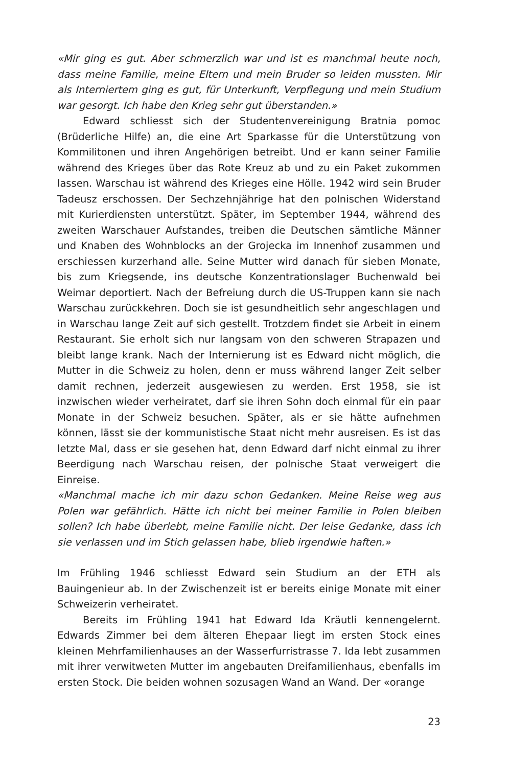«Mir ging es gut. Aber schmerzlich war und ist es manchmal heute noch, dass meine Familie, meine Eltern und mein Bruder so leiden mussten. Mir als Interniertem ging es gut, für Unterkunft, Verpflegung und mein Studium war gesorgt. Ich habe den Krieg sehr gut überstanden.»
Edward schliesst sich der Studentenvereinigung Bratnia pomoc (Brüderliche Hilfe) an, die eine Art Sparkasse für die Unterstützung von Kommilitonen und ihren Angehörigen betreibt. Und er kann seiner Familie während des Krieges über das Rote Kreuz ab und zu ein Paket zukommen lassen. Warschau ist während des Krieges eine Hölle. 1942 wird sein Bruder Tadeusz erschossen. Der Sechzehnjährige hat den polnischen Widerstand mit Kurierdiensten unterstützt. Später, im September 1944, während des zweiten Warschauer Aufstandes, treiben die Deutschen sämtliche Männer und Knaben des Wohnblocks an der Grojecka im Innenhof zusammen und erschiessen kurzerhand alle. Seine Mutter wird danach für sieben Monate, bis zum Kriegsende, ins deutsche Konzentrationslager Buchenwald bei Weimar deportiert. Nach der Befreiung durch die US-Truppen kann sie nach Warschau zurückkehren. Doch sie ist gesundheitlich sehr angeschlagen und in Warschau lange Zeit auf sich gestellt. Trotzdem findet sie Arbeit in einem Restaurant. Sie erholt sich nur langsam von den schweren Strapazen und bleibt lange krank. Nach der Internierung ist es Edward nicht möglich, die Mutter in die Schweiz zu holen, denn er muss während langer Zeit selber damit rechnen, jederzeit ausgewiesen zu werden. Erst 1958, sie ist inzwischen wieder verheiratet, darf sie ihren Sohn doch einmal für ein paar Monate in der Schweiz besuchen. Später, als er sie hätte aufnehmen können, lässt sie der kommunistische Staat nicht mehr ausreisen. Es ist das letzte Mal, dass er sie gesehen hat, denn Edward darf nicht einmal zu ihrer Beerdigung nach Warschau reisen, der polnische Staat verweigert die Einreise.
«Manchmal mache ich mir dazu schon Gedanken. Meine Reise weg aus Polen war gefährlich. Hätte ich nicht bei meiner Familie in Polen bleiben sollen? Ich habe überlebt, meine Familie nicht. Der leise Gedanke, dass ich sie verlassen und im Stich gelassen habe, blieb irgendwie haften.»
Im Frühling 1946 schliesst Edward sein Studium an der ETH als Bauingenieur ab. In der Zwischenzeit ist er bereits einige Monate mit einer Schweizerin verheiratet.
Bereits im Frühling 1941 hat Edward Ida Kräutli kennengelernt. Edwards Zimmer bei dem älteren Ehepaar liegt im ersten Stock eines kleinen Mehrfamilienhauses an der Wasserfurristrasse 7. Ida lebt zusammen mit ihrer verwitweten Mutter im angebauten Dreifamilienhaus, ebenfalls im ersten Stock. Die beiden wohnen sozusagen Wand an Wand. Der «orange
23